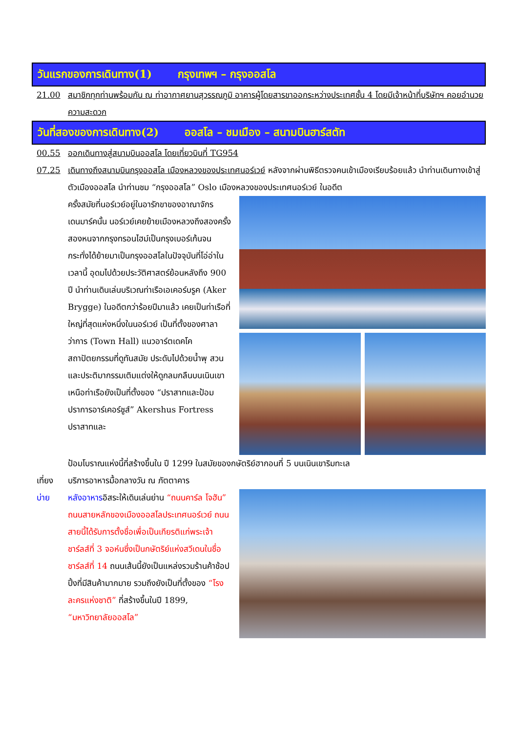วันแรกของการเดินทาง(1) กรุงเทพฯ – กรุงออสโล
21.00 สมาชิกทุกท่านพร้อมกัน ณ ท่าอากาศยานสุวรรณภูมิ อาคารผู้โดยสารขาออกระหว่างประเทศชั้น 4 โดยมีเจ้าหน้าที่บริษัทฯ คอยอำนวยความสะดวก
วันที่สองของการเดินทาง(2) ออสโล – ชมเมือง – สนามบินฮาร์สตัท
00.55 ออกเดินทางสู่สนามบินออสโล โดยเที่ยวบินที่ TG954
07.25 เดินทางถึงสนามบินกรุงออสโล เมืองหลวงของประเทศนอร์เวย์ หลังจากผ่านพิธีตรวจคนเข้าเมืองเรียบร้อยแล้ว นำท่านเดินทางเข้าสู่ตัวเมืองออสโล นำท่านชม “กรุงออสโล” Oslo เมืองหลวงของประเทศนอร์เวย์ ในอดีต
ครั้งสมัยที่นอร์เวย์อยู่ในอารักขาของอาณาจักรเดนมาร์คนั้น นอร์เวย์เคยย้ายเมืองหลวงถึงสองครั้งสองหนจากกรุงทรอนไฮม์เป็นกรุงเบอร์เก้นจนกระทั่งได้ย้ายมาเป็นกรุงออสโลในปัจจุบันที่โอ่อ่าในเวลานี้ อุดมไปด้วยประวัติศาสตร์ย้อนหลังถึง 900 ปี นำท่านเดินเล่นบริเวณท่าเรือเอเคอร์บรูค (Aker Brygge) ในอดีตกว่าร้อยปีมาแล้ว เคยเป็นท่าเรือที่ใหญ่ที่สุดแห่งหนึ่งในนอร์เวย์ เป็นที่ตั้งของศาลาว่าการ (Town Hall) แนวอาร์ตเดคโคสถาปัตยกรรมที่ดูทันสมัย ประดับไปด้วยน้ำพุ สวน และประติมากรรมเติมแต่งให้ดูกลมกลืนบนเนินเขาเหนือท่าเรือยังเป็นที่ตั้งของ “ปราสาทและป้อมปราการอาร์เคอร์ชูส์” Akershus Fortress ปราสาทและ
ป้อมโบราณแห่งนี้ที่สร้างขึ้นใน ปี 1299 ในสมัยของกษัตริย์ฮากอนที่ 5 บนเนินเขาริมทะเล
เที่ยง บริการอาหารมื้อกลางวัน ณ ภัตตาคาร
บ่าย หลังอาหารอิสระให้เดินเล่นย่าน “ถนนคาร์ล โจฮัน” ถนนสายหลักของเมืองออสโลประเทศนอร์เวย์ ถนนสายนี้ได้รับการตั้งชื่อเพื่อเป็นเกียรติแก่พระเจ้าชาร์ลส์ที่ 3 จอห์นซึ่งเป็นกษัตริย์แห่งสวีเดนในชื่อชาร์ลส์ที่ 14 ถนนเส้นนี้ยังเป็นแหล่งรวมร้านค้าช้อปปิ้งที่มีสินค้ามากมาย รวมถึงยังเป็นที่ตั้งของ “โรงละครแห่งชาติ” ที่สร้างขึ้นในปี 1899, “มหาวิทยาลัยออสโล”